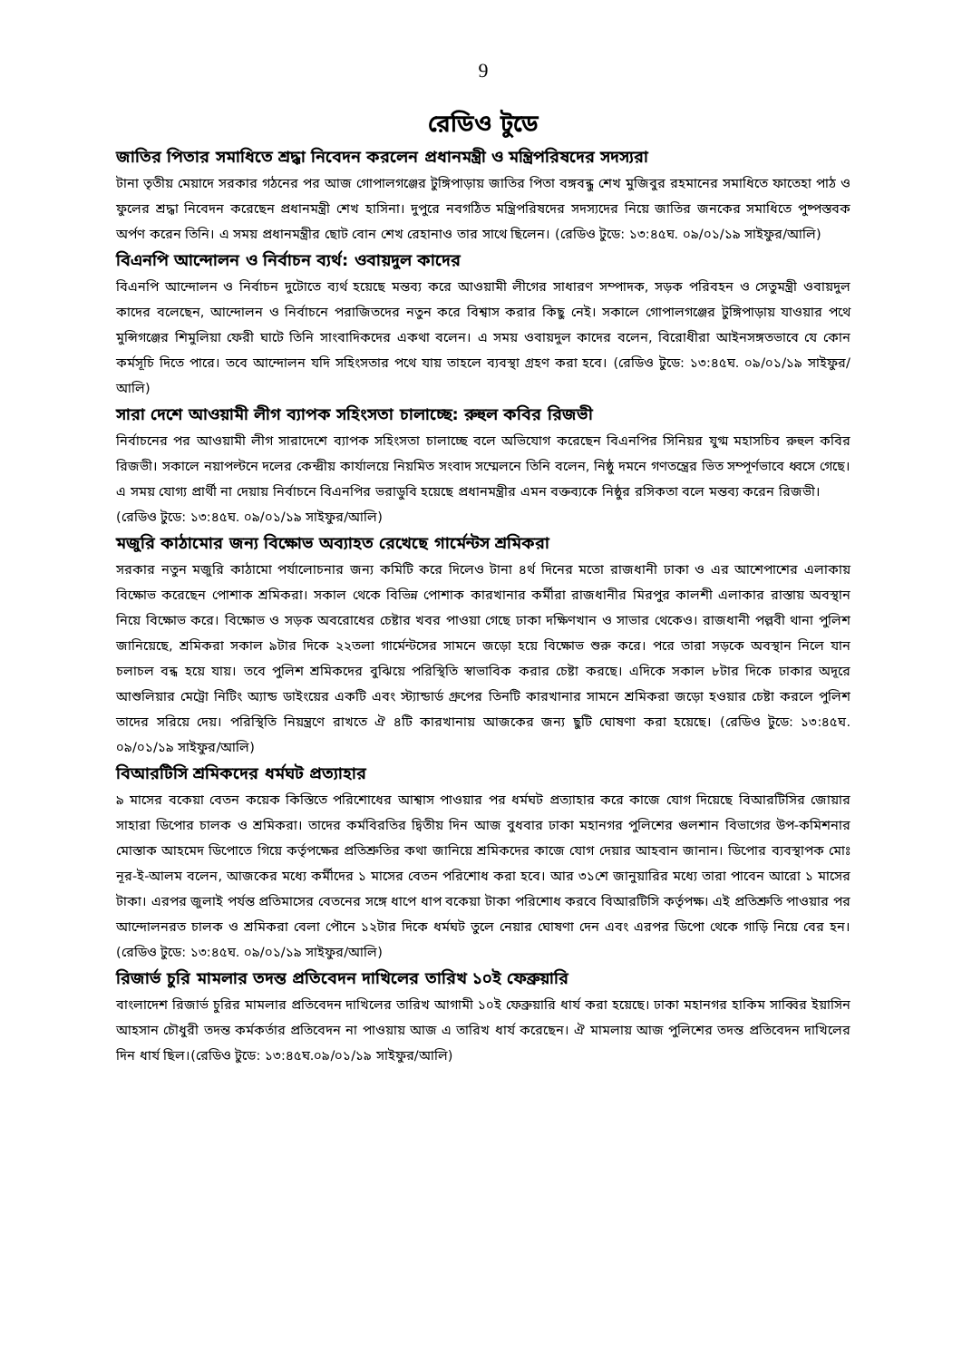9
রেডিও টুডে
জাতির পিতার সমাধিতে শ্রদ্ধা নিবেদন করলেন প্রধানমন্ত্রী ও মন্ত্রিপরিষদের সদস্যরা
টানা তৃতীয় মেয়াদে সরকার গঠনের পর আজ গোপালগঞ্জের টুঙ্গিপাড়ায় জাতির পিতা বঙ্গবন্ধু শেখ মুজিবুর রহমানের সমাধিতে ফাতেহা পাঠ ও ফুলের শ্রদ্ধা নিবেদন করেছেন প্রধানমন্ত্রী শেখ হাসিনা। দুপুরে নবগঠিত মন্ত্রিপরিষদের সদস্যদের নিয়ে জাতির জনকের সমাধিতে পুষ্পস্তবক অর্পণ করেন তিনি। এ সময় প্রধানমন্ত্রীর ছোট বোন শেখ রেহানাও তার সাথে ছিলেন। (রেডিও টুডে: ১৩:৪৫ঘ. ০৯/০১/১৯ সাইফুর/আলি)
বিএনপি আন্দোলন ও নির্বাচন ব্যর্থ: ওবায়দুল কাদের
বিএনপি আন্দোলন ও নির্বাচন দুটোতে ব্যর্থ হয়েছে মন্তব্য করে আওয়ামী লীগের সাধারণ সম্পাদক, সড়ক পরিবহন ও সেতুমন্ত্রী ওবায়দুল কাদের বলেছেন, আন্দোলন ও নির্বাচনে পরাজিতদের নতুন করে বিশ্বাস করার কিছু নেই। সকালে গোপালগঞ্জের টুঙ্গিপাড়ায় যাওয়ার পথে মুন্সিগঞ্জের শিমুলিয়া ফেরী ঘাটে তিনি সাংবাদিকদের একথা বলেন। এ সময় ওবায়দুল কাদের বলেন, বিরোধীরা আইনসঙ্গতভাবে যে কোন কর্মসূচি দিতে পারে। তবে আন্দোলন যদি সহিংসতার পথে যায় তাহলে ব্যবস্থা গ্রহণ করা হবে। (রেডিও টুডে: ১৩:৪৫ঘ. ০৯/০১/১৯ সাইফুর/আলি)
সারা দেশে আওয়ামী লীগ ব্যাপক সহিংসতা চালাচ্ছে: রুহুল কবির রিজভী
নির্বাচনের পর আওয়ামী লীগ সারাদেশে ব্যাপক সহিংসতা চালাচ্ছে বলে অভিযোগ করেছেন বিএনপির সিনিয়র যুগ্ম মহাসচিব রুহুল কবির রিজভী। সকালে নয়াপল্টনে দলের কেন্দ্রীয় কার্যালয়ে নিয়মিত সংবাদ সম্মেলনে তিনি বলেন, নিষ্ঠু দমনে গণতন্ত্রের ভিত সম্পূর্ণভাবে ধ্বসে গেছে। এ সময় যোগ্য প্রার্থী না দেয়ায় নির্বাচনে বিএনপির ভরাডুবি হয়েছে প্রধানমন্ত্রীর এমন বক্তব্যকে নিষ্ঠুর রসিকতা বলে মন্তব্য করেন রিজভী।
(রেডিও টুডে: ১৩:৪৫ঘ. ০৯/০১/১৯ সাইফুর/আলি)
মজুরি কাঠামোর জন্য বিক্ষোভ অব্যাহত রেখেছে গার্মেন্টস শ্রমিকরা
সরকার নতুন মজুরি কাঠামো পর্যালোচনার জন্য কমিটি করে দিলেও টানা ৪র্থ দিনের মতো রাজধানী ঢাকা ও এর আশেপাশের এলাকায় বিক্ষোভ করেছেন পোশাক শ্রমিকরা। সকাল থেকে বিভিন্ন পোশাক কারখানার কর্মীরা রাজধানীর মিরপুর কালশী এলাকার রাস্তায় অবস্থান নিয়ে বিক্ষোভ করে। বিক্ষোভ ও সড়ক অবরোধের চেষ্টার খবর পাওয়া গেছে ঢাকা দক্ষিণখান ও সাভার থেকেও। রাজধানী পল্লবী থানা পুলিশ জানিয়েছে, শ্রমিকরা সকাল ৯টার দিকে ২২তলা গার্মেন্টসের সামনে জড়ো হয়ে বিক্ষোভ শুরু করে। পরে তারা সড়কে অবস্থান নিলে যান চলাচল বন্ধ হয়ে যায়। তবে পুলিশ শ্রমিকদের বুঝিয়ে পরিস্থিতি স্বাভাবিক করার চেষ্টা করছে। এদিকে সকাল ৮টার দিকে ঢাকার অদূরে আশুলিয়ার মেট্রো নিটিং অ্যান্ড ডাইংয়ের একটি এবং স্ট্যান্ডার্ড গ্রুপের তিনটি কারখানার সামনে শ্রমিকরা জড়ো হওয়ার চেষ্টা করলে পুলিশ তাদের সরিয়ে দেয়। পরিস্থিতি নিয়ন্ত্রণে রাখতে ঐ ৪টি কারখানায় আজকের জন্য ছুটি ঘোষণা করা হয়েছে। (রেডিও টুডে: ১৩:৪৫ঘ. ০৯/০১/১৯ সাইফুর/আলি)
বিআরটিসি শ্রমিকদের ধর্মঘট প্রত্যাহার
৯ মাসের বকেয়া বেতন কয়েক কিস্তিতে পরিশোধের আশ্বাস পাওয়ার পর ধর্মঘট প্রত্যাহার করে কাজে যোগ দিয়েছে বিআরটিসির জোয়ার সাহারা ডিপোর চালক ও শ্রমিকরা। তাদের কর্মবিরতির দ্বিতীয় দিন আজ বুধবার ঢাকা মহানগর পুলিশের গুলশান বিভাগের উপ-কমিশনার মোস্তাক আহমেদ ডিপোতে গিয়ে কর্তৃপক্ষের প্রতিশ্রুতির কথা জানিয়ে শ্রমিকদের কাজে যোগ দেয়ার আহবান জানান। ডিপোর ব্যবস্থাপক মোঃ নূর-ই-আলম বলেন, আজকের মধ্যে কর্মীদের ১ মাসের বেতন পরিশোধ করা হবে। আর ৩১শে জানুয়ারির মধ্যে তারা পাবেন আরো ১ মাসের টাকা। এরপর জুলাই পর্যন্ত প্রতিমাসের বেতনের সঙ্গে ধাপে ধাপ বকেয়া টাকা পরিশোধ করবে বিআরটিসি কর্তৃপক্ষ। এই প্রতিশ্রুতি পাওয়ার পর আন্দোলনরত চালক ও শ্রমিকরা বেলা পৌনে ১২টার দিকে ধর্মঘট তুলে নেয়ার ঘোষণা দেন এবং এরপর ডিপো থেকে গাড়ি নিয়ে বের হন। (রেডিও টুডে: ১৩:৪৫ঘ. ০৯/০১/১৯ সাইফুর/আলি)
রিজার্ভ চুরি মামলার তদন্ত প্রতিবেদন দাখিলের তারিখ ১০ই ফেব্রুয়ারি
বাংলাদেশ রিজার্ভ চুরির মামলার প্রতিবেদন দাখিলের তারিখ আগামী ১০ই ফেব্রুয়ারি ধার্য করা হয়েছে। ঢাকা মহানগর হাকিম সাব্বির ইয়াসিন আহসান চৌধুরী তদন্ত কর্মকর্তার প্রতিবেদন না পাওয়ায় আজ এ তারিখ ধার্য করেছেন। ঐ মামলায় আজ পুলিশের তদন্ত প্রতিবেদন দাখিলের দিন ধার্য ছিল।(রেডিও টুডে: ১৩:৪৫ঘ.০৯/০১/১৯ সাইফুর/আলি)